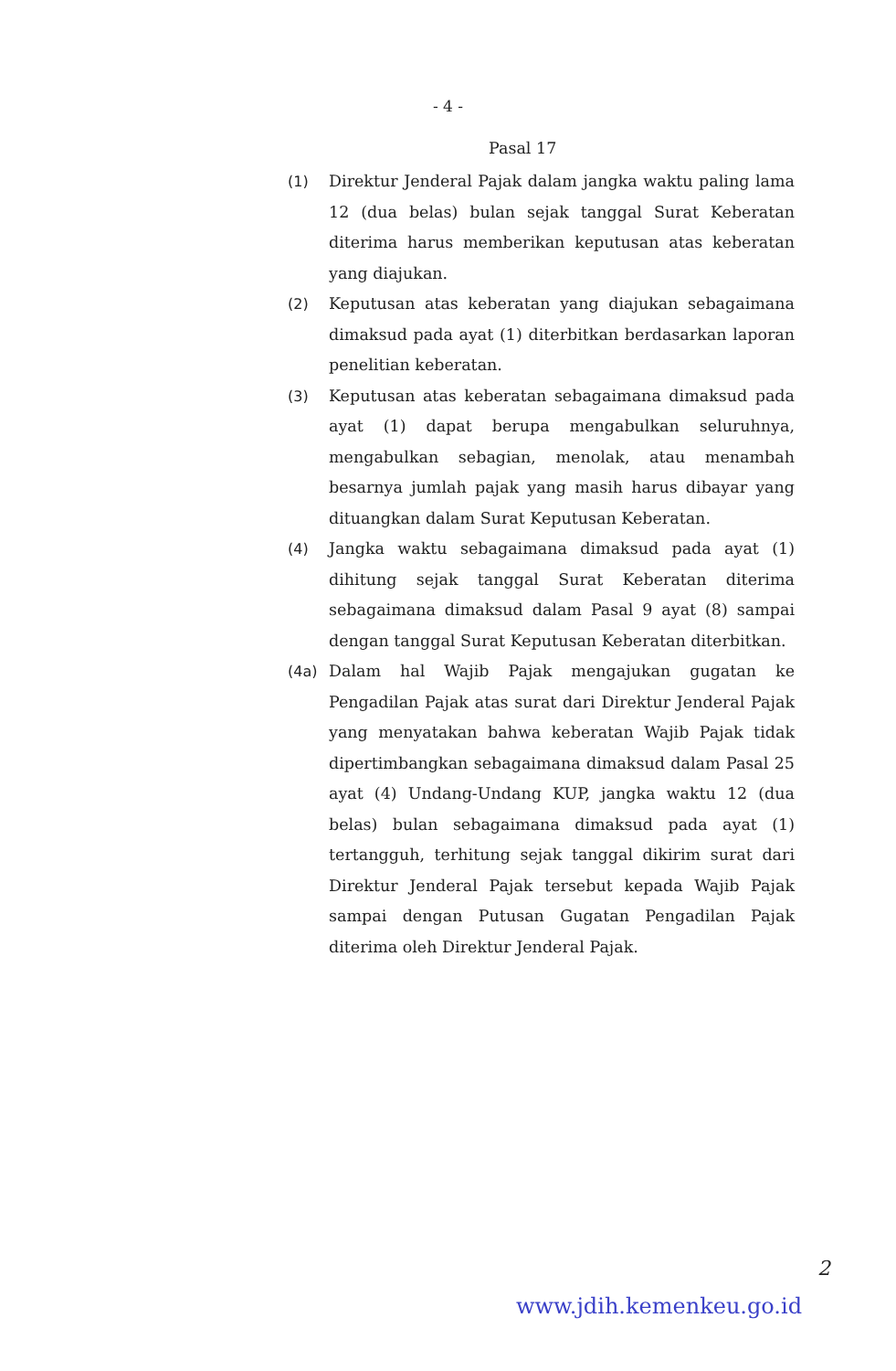- 4 -
Pasal 17
(1) Direktur Jenderal Pajak dalam jangka waktu paling lama 12 (dua belas) bulan sejak tanggal Surat Keberatan diterima harus memberikan keputusan atas keberatan yang diajukan.
(2) Keputusan atas keberatan yang diajukan sebagaimana dimaksud pada ayat (1) diterbitkan berdasarkan laporan penelitian keberatan.
(3) Keputusan atas keberatan sebagaimana dimaksud pada ayat (1) dapat berupa mengabulkan seluruhnya, mengabulkan sebagian, menolak, atau menambah besarnya jumlah pajak yang masih harus dibayar yang dituangkan dalam Surat Keputusan Keberatan.
(4) Jangka waktu sebagaimana dimaksud pada ayat (1) dihitung sejak tanggal Surat Keberatan diterima sebagaimana dimaksud dalam Pasal 9 ayat (8) sampai dengan tanggal Surat Keputusan Keberatan diterbitkan.
(4a) Dalam hal Wajib Pajak mengajukan gugatan ke Pengadilan Pajak atas surat dari Direktur Jenderal Pajak yang menyatakan bahwa keberatan Wajib Pajak tidak dipertimbangkan sebagaimana dimaksud dalam Pasal 25 ayat (4) Undang-Undang KUP, jangka waktu 12 (dua belas) bulan sebagaimana dimaksud pada ayat (1) tertangguh, terhitung sejak tanggal dikirim surat dari Direktur Jenderal Pajak tersebut kepada Wajib Pajak sampai dengan Putusan Gugatan Pengadilan Pajak diterima oleh Direktur Jenderal Pajak.
2
www.jdih.kemenkeu.go.id